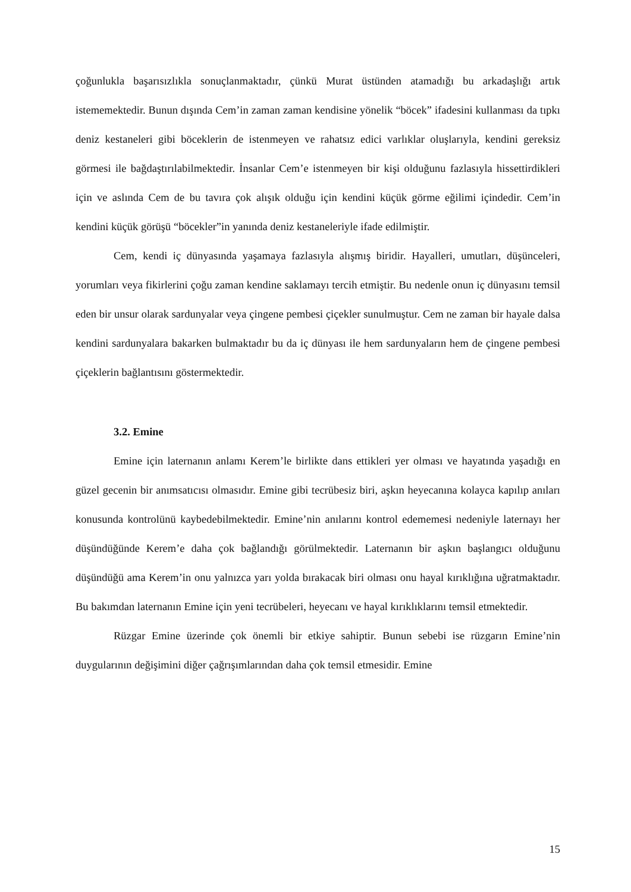çoğunlukla başarısızlıkla sonuçlanmaktadır, çünkü Murat üstünden atamadığı bu arkadaşlığı artık istememektedir. Bunun dışında Cem’in zaman zaman kendisine yönelik “böcek” ifadesini kullanması da tıpkı deniz kestaneleri gibi böceklerin de istenmeyen ve rahatsız edici varlıklar oluşlarıyla, kendini gereksiz görmesi ile bağdaştırılabilmektedir. İnsanlar Cem’e istenmeyen bir kişi olduğunu fazlasıyla hissettirdikleri için ve aslında Cem de bu tavıra çok alışık olduğu için kendini küçük görme eğilimi içindedir. Cem’in kendini küçük görüşü “böcekler”in yanında deniz kestaneleriyle ifade edilmiştir.
Cem, kendi iç dünyasında yaşamaya fazlasıyla alışmış biridir. Hayalleri, umutları, düşünceleri, yorumları veya fikirlerini çoğu zaman kendine saklamayı tercih etmiştir. Bu nedenle onun iç dünyasını temsil eden bir unsur olarak sardunyalar veya çingene pembesi çiçekler sunulmuştur. Cem ne zaman bir hayale dalsa kendini sardunyalara bakarken bulmaktadır bu da iç dünyası ile hem sardunyaların hem de çingene pembesi çiçeklerin bağlantısını göstermektedir.
3.2. Emine
Emine için laternanın anlamı Kerem’le birlikte dans ettikleri yer olması ve hayatında yaşadığı en güzel gecenin bir anımsatıcısı olmasıdır. Emine gibi tecrübesiz biri, aşkın heyecanına kolayca kapılıp anıları konusunda kontrolünü kaybedebilmektedir. Emine’nin anılarını kontrol edememesi nedeniyle laternayı her düşündüğünde Kerem’e daha çok bağlandığı görülmektedir. Laternanın bir aşkın başlangıcı olduğunu düşündüğü ama Kerem’in onu yalnızca yarı yolda bırakacak biri olması onu hayal kırıklığına uğratmaktadır. Bu bakımdan laternanın Emine için yeni tecrübeleri, heyecanı ve hayal kırıklıklarını temsil etmektedir.
Rüzgar Emine üzerinde çok önemli bir etkiye sahiptir. Bunun sebebi ise rüzgarın Emine’nin duygularının değişimini diğer çağrışımlarından daha çok temsil etmesidir. Emine
15